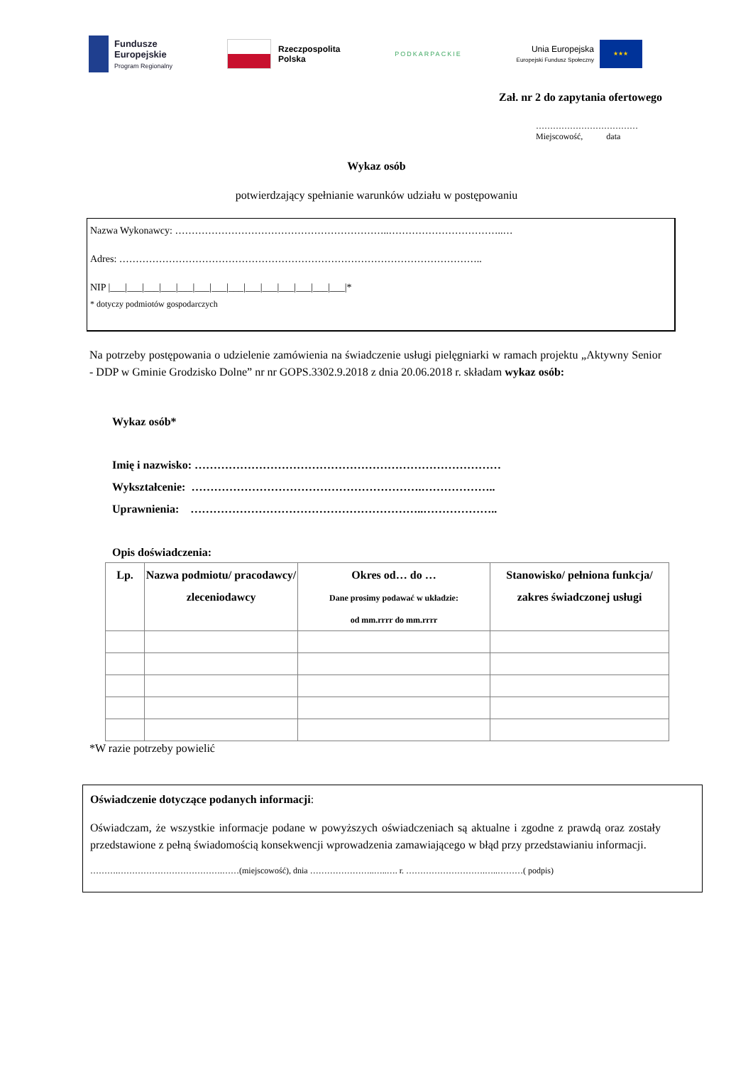Fundusze
Europejskie
Program Regionalny
Rzeczpospolita
Polska
PODKARPACKIE
Unia Europejska
Europejski Fundusz Społeczny
★★★
Zał. nr 2 do zapytania ofertowego
………………………………
Miejscowość, data
Wykaz osób
potwierdzający spełnianie warunków udziału w postępowaniu
Nazwa Wykonawcy: ………………………………………………………..……………………………..…
Adres: ………………………………………………………………………………………………..
NIP |___|___|___|___|___|___|___|___|___|___|___|___|___|___|*
* dotyczy podmiotów gospodarczych
Na potrzeby postępowania o udzielenie zamówienia na świadczenie usługi pielęgniarki w ramach projektu „Aktywny Senior - DDP w Gminie Grodzisko Dolne” nr nr GOPS.3302.9.2018 z dnia 20.06.2018 r. składam wykaz osób:
Wykaz osób*
Imię i nazwisko: ………………………………………………………………………
Wykształcenie: …………………………………………………….………………..
Uprawnienia: ……………………………………………………..………………..
Opis doświadczenia:
| Lp. | Nazwa podmiotu/ pracodawcy/ zleceniodawcy | Okres od… do … Dane prosimy podawać w układzie: od mm.rrrr do mm.rrrr | Stanowisko/ pełniona funkcja/ zakres świadczonej usługi |
| --- | --- | --- | --- |
*W razie potrzeby powielić
Oświadczenie dotyczące podanych informacji:
Oświadczam, że wszystkie informacje podane w powyższych oświadczeniach są aktualne i zgodne z prawdą oraz zostały przedstawione z pełną świadomością konsekwencji wprowadzenia zamawiającego w błąd przy przedstawianiu informacji.
……….……………………………….……(miejscowość), dnia …………………..…..…. r. ……………………….…..………( podpis)